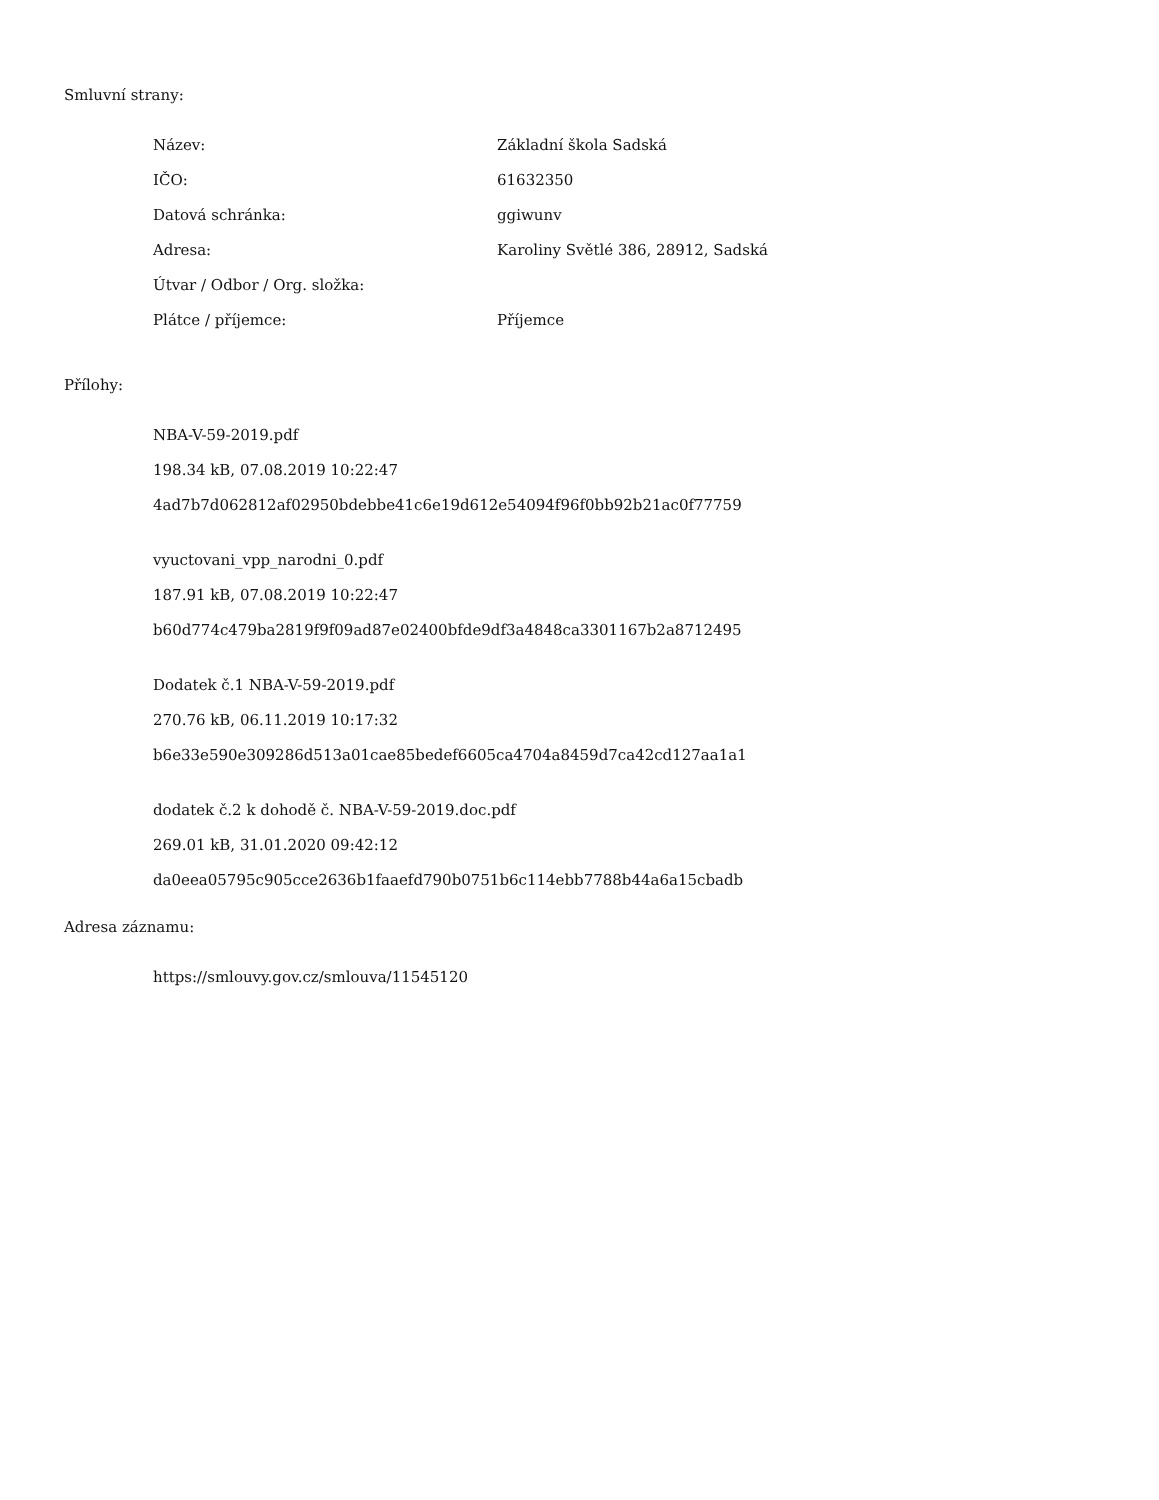Smluvní strany:
| Název: | Základní škola Sadská |
| IČO: | 61632350 |
| Datová schránka: | ggiwunv |
| Adresa: | Karoliny Světlé 386, 28912, Sadská |
| Útvar / Odbor / Org. složka: | |
| Plátce / příjemce: | Příjemce |
Přílohy:
NBA-V-59-2019.pdf
198.34 kB, 07.08.2019 10:22:47
4ad7b7d062812af02950bdebbe41c6e19d612e54094f96f0bb92b21ac0f77759
vyuctovani_vpp_narodni_0.pdf
187.91 kB, 07.08.2019 10:22:47
b60d774c479ba2819f9f09ad87e02400bfde9df3a4848ca3301167b2a8712495
Dodatek č.1 NBA-V-59-2019.pdf
270.76 kB, 06.11.2019 10:17:32
b6e33e590e309286d513a01cae85bedef6605ca4704a8459d7ca42cd127aa1a1
dodatek č.2 k dohodě č. NBA-V-59-2019.doc.pdf
269.01 kB, 31.01.2020 09:42:12
da0eea05795c905cce2636b1faaefd790b0751b6c114ebb7788b44a6a15cbadb
Adresa záznamu:
https://smlouvy.gov.cz/smlouva/11545120